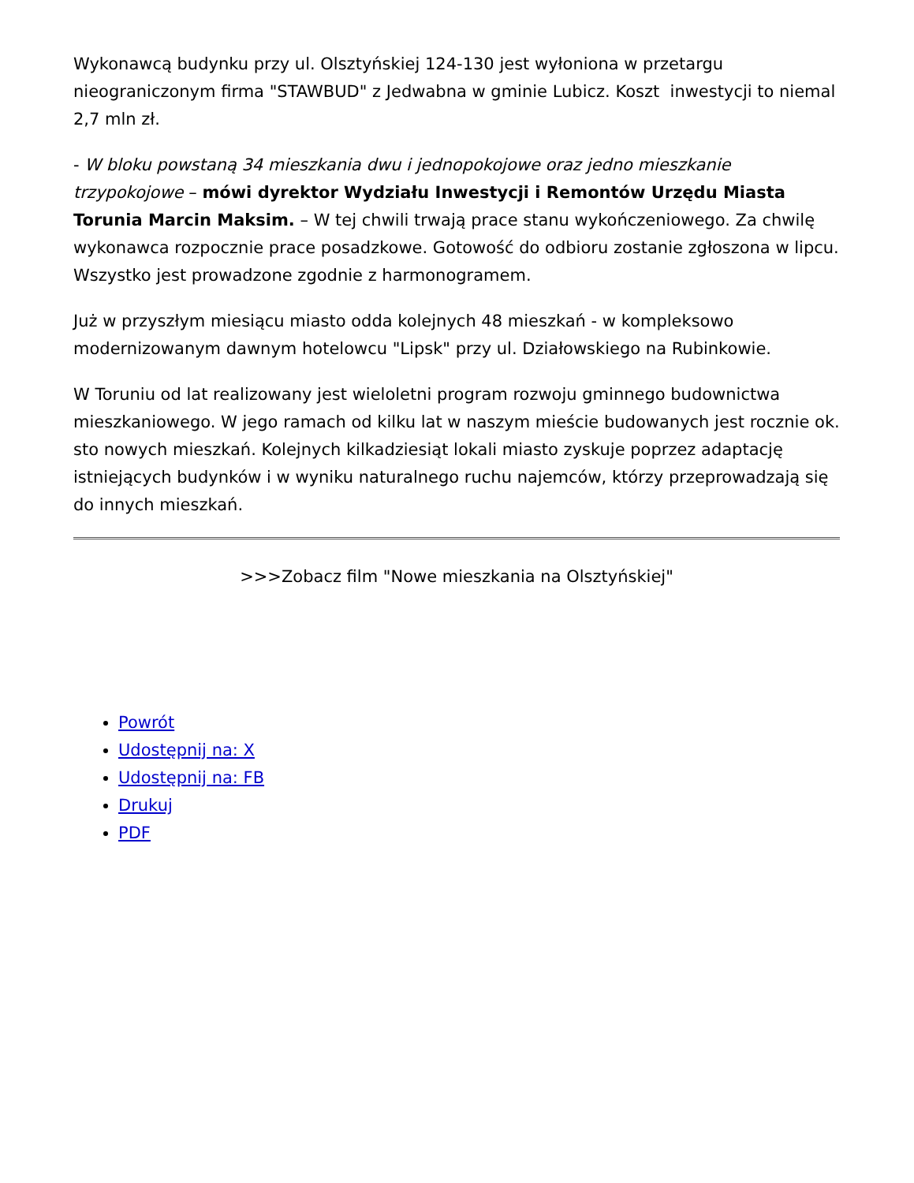Wykonawcą budynku przy ul. Olsztyńskiej 124-130 jest wyłoniona w przetargu nieograniczonym firma "STAWBUD" z Jedwabna w gminie Lubicz. Koszt inwestycji to niemal 2,7 mln zł.
- W bloku powstaną 34 mieszkania dwu i jednopokojowe oraz jedno mieszkanie trzypokojowe – mówi dyrektor Wydziału Inwestycji i Remontów Urzędu Miasta Torunia Marcin Maksim. – W tej chwili trwają prace stanu wykończeniowego. Za chwilę wykonawca rozpocznie prace posadzkowe. Gotowość do odbioru zostanie zgłoszona w lipcu. Wszystko jest prowadzone zgodnie z harmonogramem.
Już w przyszłym miesiącu miasto odda kolejnych 48 mieszkań - w kompleksowo modernizowanym dawnym hotelowcu "Lipsk" przy ul. Działowskiego na Rubinkowie.
W Toruniu od lat realizowany jest wieloletni program rozwoju gminnego budownictwa mieszkaniowego. W jego ramach od kilku lat w naszym mieście budowanych jest rocznie ok. sto nowych mieszkań. Kolejnych kilkadziesiąt lokali miasto zyskuje poprzez adaptację istniejących budynków i w wyniku naturalnego ruchu najemców, którzy przeprowadzają się do innych mieszkań.
>>>Zobacz film "Nowe mieszkania na Olsztyńskiej"
Powrót
Udostępnij na: X
Udostępnij na: FB
Drukuj
PDF